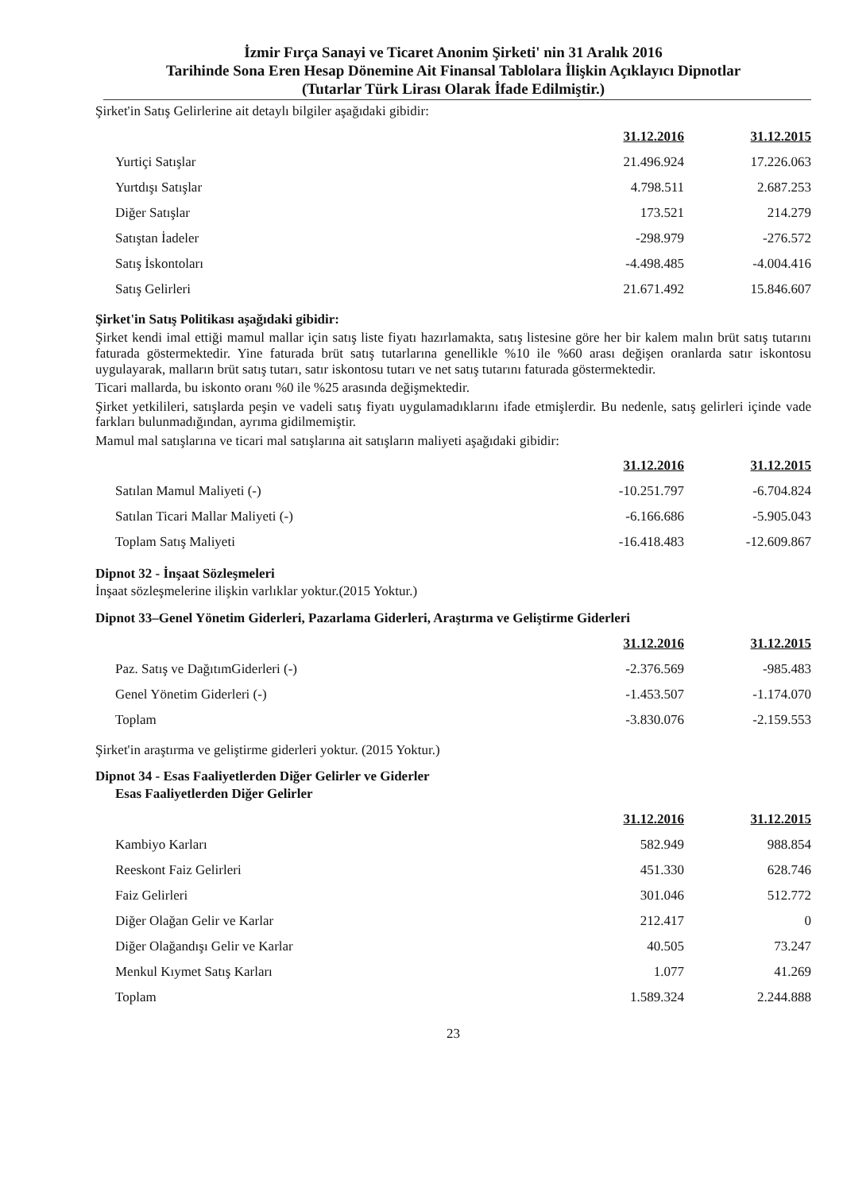İzmir Fırça Sanayi ve Ticaret Anonim Şirketi' nin 31 Aralık 2016
Tarihinde Sona Eren Hesap Dönemine Ait Finansal Tablolara İlişkin Açıklayıcı Dipnotlar
(Tutarlar Türk Lirası Olarak İfade Edilmiştir.)
Şirket'in Satış Gelirlerine ait detaylı bilgiler aşağıdaki gibidir:
| | 31.12.2016 | 31.12.2015 |
| --- | --- | --- |
| Yurtiçi Satışlar | 21.496.924 | 17.226.063 |
| Yurtdışı Satışlar | 4.798.511 | 2.687.253 |
| Diğer Satışlar | 173.521 | 214.279 |
| Satıştan İadeler | -298.979 | -276.572 |
| Satış İskontoları | -4.498.485 | -4.004.416 |
| Satış Gelirleri | 21.671.492 | 15.846.607 |
Şirket'in Satış Politikası aşağıdaki gibidir:
Şirket kendi imal ettiği mamul mallar için satış liste fiyatı hazırlamakta, satış listesine göre her bir kalem malın brüt satış tutarını faturada göstermektedir. Yine faturada brüt satış tutarlarına genellikle %10 ile %60 arası değişen oranlarda satır iskontosu uygulayarak, malların brüt satış tutarı, satır iskontosu tutarı ve net satış tutarını faturada göstermektedir.
Ticari mallarda, bu iskonto oranı %0 ile %25 arasında değişmektedir.
Şirket yetkilileri, satışlarda peşin ve vadeli satış fiyatı uygulamadıklarını ifade etmişlerdir. Bu nedenle, satış gelirleri içinde vade farkları bulunmadığından, ayrıma gidilmemiştir.
Mamul mal satışlarına ve ticari mal satışlarına ait satışların maliyeti aşağıdaki gibidir:
| | 31.12.2016 | 31.12.2015 |
| --- | --- | --- |
| Satılan Mamul Maliyeti (-) | -10.251.797 | -6.704.824 |
| Satılan Ticari Mallar Maliyeti (-) | -6.166.686 | -5.905.043 |
| Toplam Satış Maliyeti | -16.418.483 | -12.609.867 |
Dipnot 32 - İnşaat Sözleşmeleri
İnşaat sözleşmelerine ilişkin varlıklar yoktur.(2015 Yoktur.)
Dipnot 33–Genel Yönetim Giderleri, Pazarlama Giderleri, Araştırma ve Geliştirme Giderleri
| | 31.12.2016 | 31.12.2015 |
| --- | --- | --- |
| Paz. Satış ve DağıtımGiderleri (-) | -2.376.569 | -985.483 |
| Genel Yönetim Giderleri (-) | -1.453.507 | -1.174.070 |
| Toplam | -3.830.076 | -2.159.553 |
Şirket'in araştırma ve geliştirme giderleri yoktur. (2015 Yoktur.)
Dipnot 34 - Esas Faaliyetlerden Diğer Gelirler ve Giderler
Esas Faaliyetlerden Diğer Gelirler
| | 31.12.2016 | 31.12.2015 |
| --- | --- | --- |
| Kambiyo Karları | 582.949 | 988.854 |
| Reeskont Faiz Gelirleri | 451.330 | 628.746 |
| Faiz Gelirleri | 301.046 | 512.772 |
| Diğer Olağan Gelir ve Karlar | 212.417 | 0 |
| Diğer Olağandışı Gelir ve Karlar | 40.505 | 73.247 |
| Menkul Kıymet Satış Karları | 1.077 | 41.269 |
| Toplam | 1.589.324 | 2.244.888 |
23